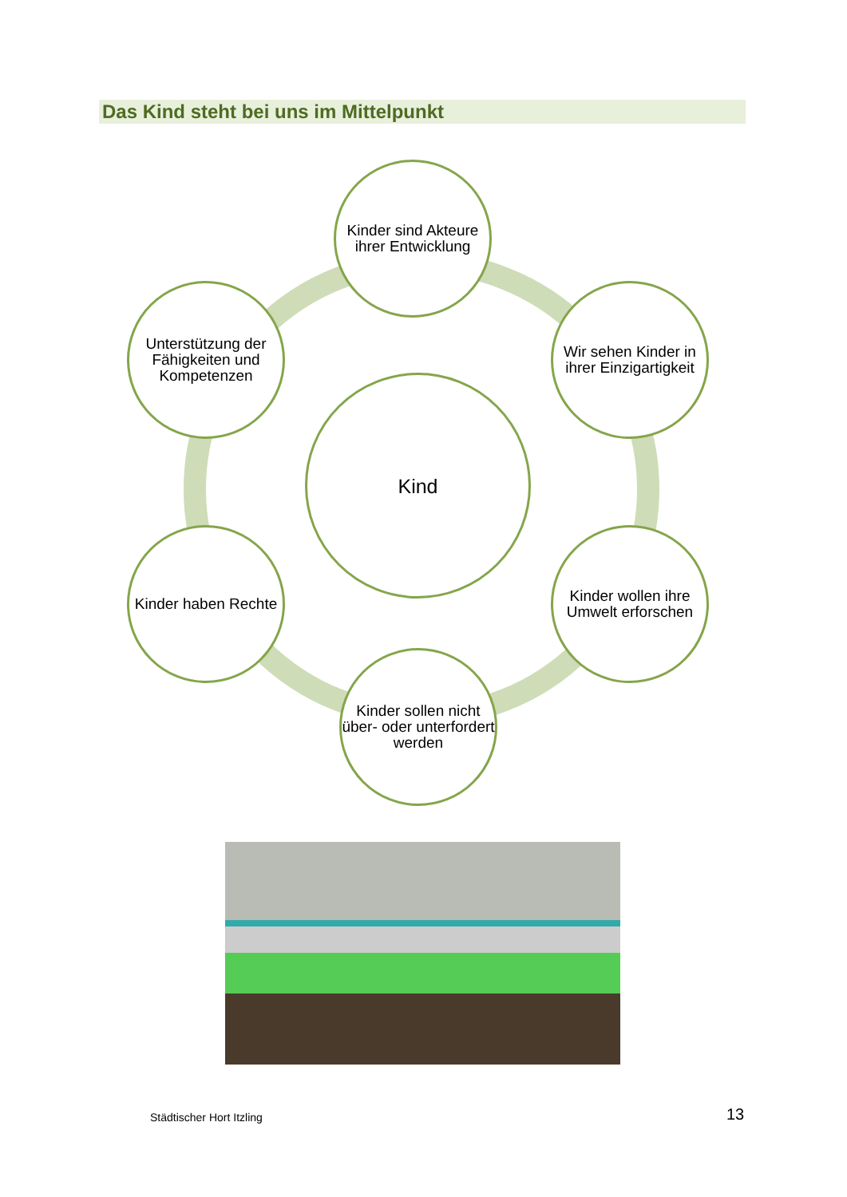Das Kind steht bei uns im Mittelpunkt
Kinder sind Akteure ihrer Entwicklung
Unterstützung der Fähigkeiten und Kompetenzen
Wir sehen Kinder in ihrer Einzigartigkeit
Kind
Kinder haben Rechte
Kinder wollen ihre Umwelt erforschen
Kinder sollen nicht über- oder unterfordert werden
Städtischer Hort Itzling 13